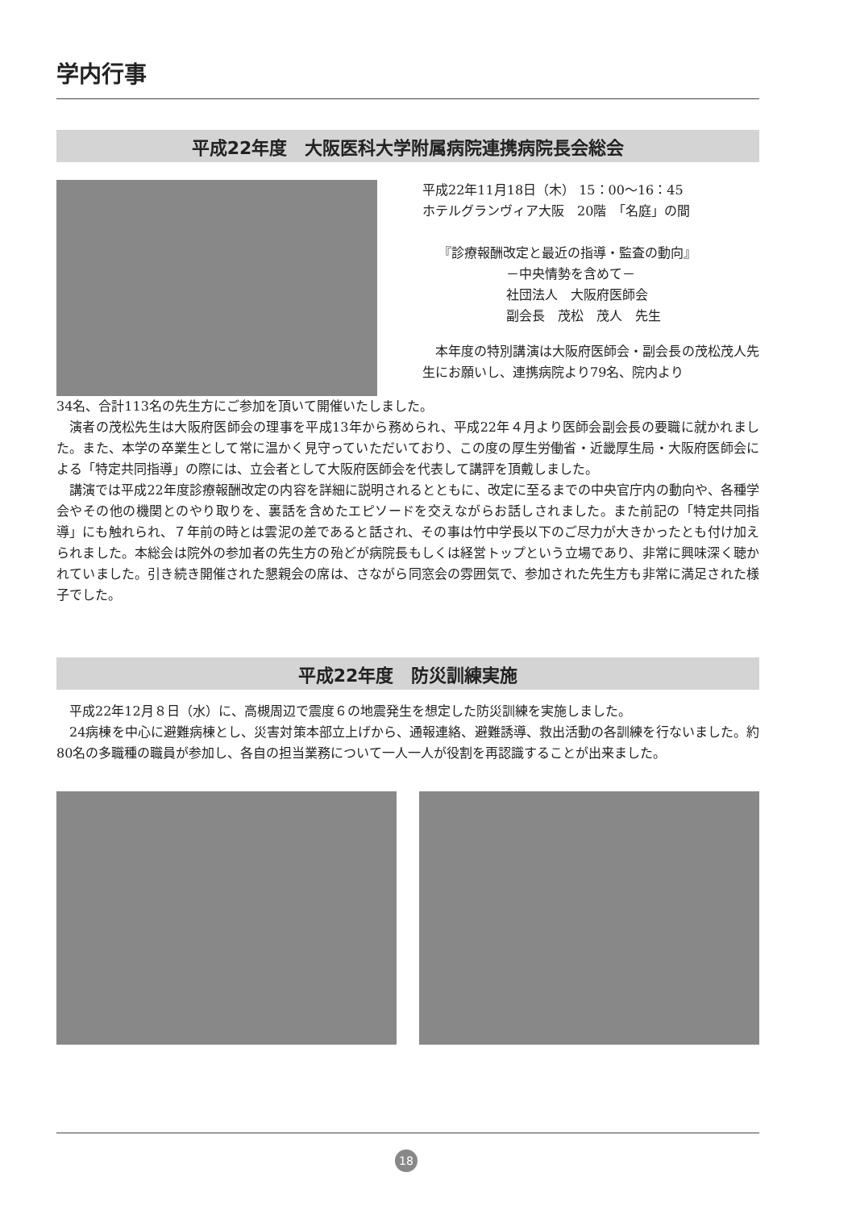学内行事
平成22年度　大阪医科大学附属病院連携病院長会総会
平成22年11月18日（木） 15：00〜16：45
ホテルグランヴィア大阪　20階　「名庭」の間
『診療報酬改定と最近の指導・監査の動向』
－中央情勢を含めて－
社団法人　大阪府医師会
副会長　茂松　茂人　先生
本年度の特別講演は大阪府医師会・副会長の茂松茂人先生にお願いし、連携病院より79名、院内より
34名、合計113名の先生方にご参加を頂いて開催いたしました。
演者の茂松先生は大阪府医師会の理事を平成13年から務められ、平成22年４月より医師会副会長の要職に就かれました。また、本学の卒業生として常に温かく見守っていただいており、この度の厚生労働省・近畿厚生局・大阪府医師会による「特定共同指導」の際には、立会者として大阪府医師会を代表して講評を頂戴しました。
講演では平成22年度診療報酬改定の内容を詳細に説明されるとともに、改定に至るまでの中央官庁内の動向や、各種学会やその他の機関とのやり取りを、裏話を含めたエピソードを交えながらお話しされました。また前記の「特定共同指導」にも触れられ、７年前の時とは雲泥の差であると話され、その事は竹中学長以下のご尽力が大きかったとも付け加えられました。本総会は院外の参加者の先生方の殆どが病院長もしくは経営トップという立場であり、非常に興味深く聴かれていました。引き続き開催された懇親会の席は、さながら同窓会の雰囲気で、参加された先生方も非常に満足された様子でした。
平成22年度　防災訓練実施
平成22年12月８日（水）に、高槻周辺で震度６の地震発生を想定した防災訓練を実施しました。
24病棟を中心に避難病棟とし、災害対策本部立上げから、通報連絡、避難誘導、救出活動の各訓練を行ないました。約80名の多職種の職員が参加し、各自の担当業務について一人一人が役割を再認識することが出来ました。
18